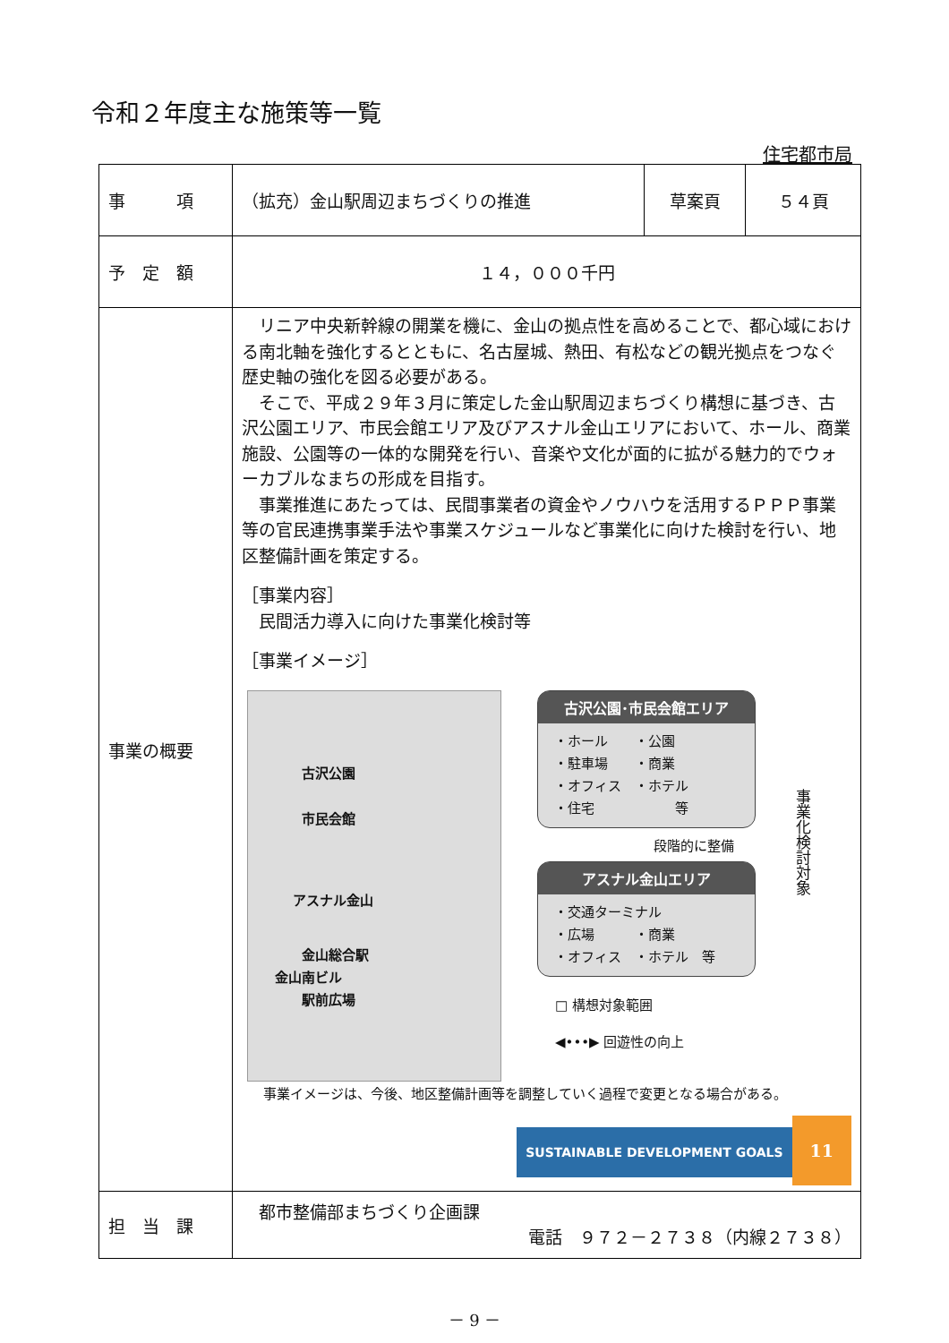令和２年度主な施策等一覧
住宅都市局
| 事 項 | （拡充）金山駅周辺まちづくりの推進 | 草案頁 | ５４頁 |
| 予 定 額 | １４，０００千円 | | |
| 事業の概要 | リニア中央新幹線の開業を機に、金山の拠点性を高めることで、都心域における南北軸を強化するとともに、名古屋城、熱田、有松などの観光拠点をつなぐ歴史軸の強化を図る必要がある。 そこで、平成２９年３月に策定した金山駅周辺まちづくり構想に基づき、古沢公園エリア、市民会館エリア及びアスナル金山エリアにおいて、ホール、商業施設、公園等の一体的な開発を行い、音楽や文化が面的に拡がる魅力的でウォーカブルなまちの形成を目指す。 事業推進にあたっては、民間事業者の資金やノウハウを活用するＰＰＰ事業等の官民連携事業手法や事業スケジュールなど事業化に向けた検討を行い、地区整備計画を策定する。 ［事業内容］ 民間活力導入に向けた事業化検討等 ［事業イメージ］ 古沢公園 市民会館 アスナル金山 金山総合駅 金山南ビル 駅前広場 古沢公園･市民会館エリア ・ホール ・公園 ・駐車場 ・商業 ・オフィス ・ホテル ・住宅 等 段階的に整備 アスナル金山エリア ・交通ターミナル ・広場 ・商業 ・オフィス ・ホテル 等 □ 構想対象範囲 ◀•••▶ 回遊性の向上 事業化検討対象 事業イメージは、今後、地区整備計画等を調整していく過程で変更となる場合がある。 SUSTAINABLE DEVELOPMENT GOALS 11 | | |
| 担 当 課 | 都市整備部まちづくり企画課 電話 ９７２－２７３８（内線２７３８） | | |
－ 9 －